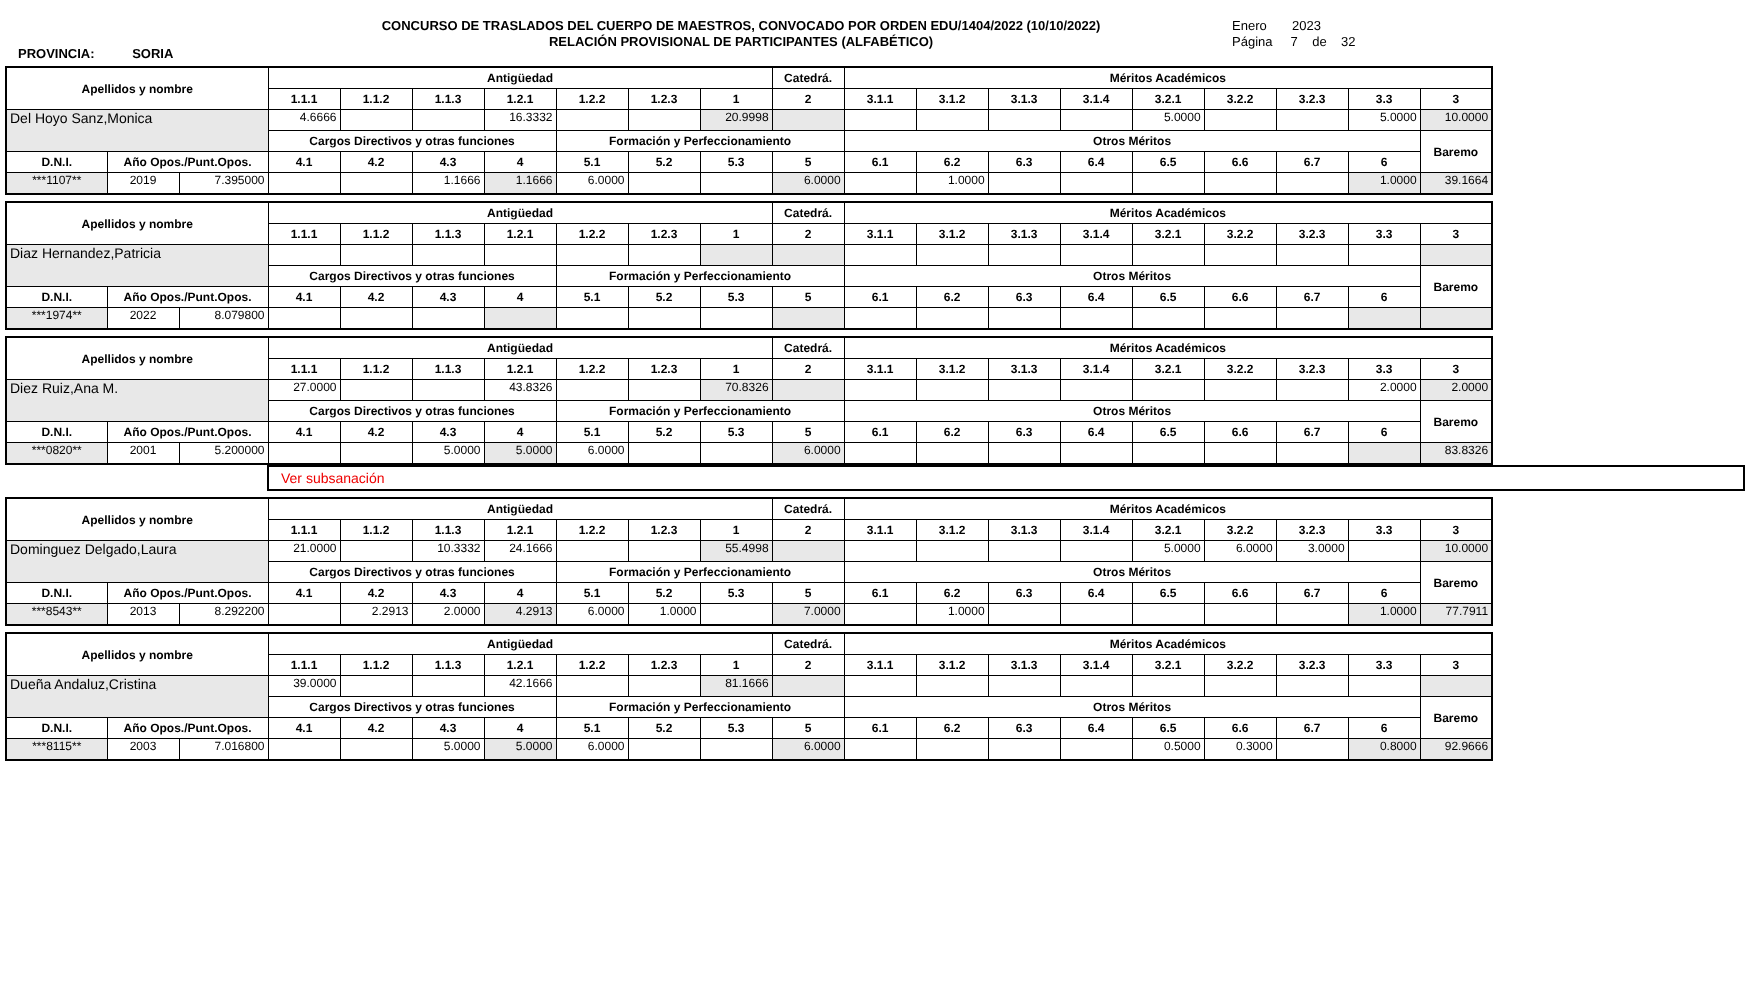PROVINCIA: SORIA
CONCURSO DE TRASLADOS DEL CUERPO DE MAESTROS, CONVOCADO POR ORDEN EDU/1404/2022 (10/10/2022)
RELACIÓN PROVISIONAL DE PARTICIPANTES (ALFABÉTICO)
Enero 2023
Página 7 de 32
| Apellidos y nombre | | | Antigüedad | | | | | | | Catedrá. | Méritos Académicos | | | | | | | | |
| --- | --- | --- | --- | --- | --- | --- | --- | --- | --- | --- | --- | --- | --- | --- | --- | --- | --- | --- | --- |
| | | | 1.1.1 | 1.1.2 | 1.1.3 | 1.2.1 | 1.2.2 | 1.2.3 | 1 | 2 | 3.1.1 | 3.1.2 | 3.1.3 | 3.1.4 | 3.2.1 | 3.2.2 | 3.2.3 | 3.3 | 3 |
| Del Hoyo Sanz,Monica | | | 4.6666 | | | 16.3332 | | | 20.9998 | | | | | | 5.0000 | | | 5.0000 | 10.0000 |
| | | | Cargos Directivos y otras funciones | | | | Formación y Perfeccionamiento | | | | Otros Méritos | | | | | | | | Baremo |
| D.N.I. | Año Opos./Punt.Opos. | | 4.1 | 4.2 | 4.3 | 4 | 5.1 | 5.2 | 5.3 | 5 | 6.1 | 6.2 | 6.3 | 6.4 | 6.5 | 6.6 | 6.7 | 6 | |
| ***1107** | 2019 | 7.395000 | | | 1.1666 | 1.1666 | 6.0000 | | | 6.0000 | | 1.0000 | | | | | | 1.0000 | 39.1664 |
| Apellidos y nombre | | | Antigüedad | | | | | | | Catedrá. | Méritos Académicos | | | | | | | | |
| --- | --- | --- | --- | --- | --- | --- | --- | --- | --- | --- | --- | --- | --- | --- | --- | --- | --- | --- | --- |
| | | | 1.1.1 | 1.1.2 | 1.1.3 | 1.2.1 | 1.2.2 | 1.2.3 | 1 | 2 | 3.1.1 | 3.1.2 | 3.1.3 | 3.1.4 | 3.2.1 | 3.2.2 | 3.2.3 | 3.3 | 3 |
| Diaz Hernandez,Patricia | | | | | | | | | | | | | | | | | | | |
| | | | Cargos Directivos y otras funciones | | | | Formación y Perfeccionamiento | | | | Otros Méritos | | | | | | | | Baremo |
| D.N.I. | Año Opos./Punt.Opos. | | 4.1 | 4.2 | 4.3 | 4 | 5.1 | 5.2 | 5.3 | 5 | 6.1 | 6.2 | 6.3 | 6.4 | 6.5 | 6.6 | 6.7 | 6 | |
| ***1974** | 2022 | 8.079800 | | | | | | | | | | | | | | | | | |
| Apellidos y nombre | | | Antigüedad | | | | | | | Catedrá. | Méritos Académicos | | | | | | | | |
| --- | --- | --- | --- | --- | --- | --- | --- | --- | --- | --- | --- | --- | --- | --- | --- | --- | --- | --- | --- |
| | | | 1.1.1 | 1.1.2 | 1.1.3 | 1.2.1 | 1.2.2 | 1.2.3 | 1 | 2 | 3.1.1 | 3.1.2 | 3.1.3 | 3.1.4 | 3.2.1 | 3.2.2 | 3.2.3 | 3.3 | 3 |
| Diez Ruiz,Ana M. | | | 27.0000 | | | 43.8326 | | | 70.8326 | | | | | | | | | 2.0000 | 2.0000 |
| | | | Cargos Directivos y otras funciones | | | | Formación y Perfeccionamiento | | | | Otros Méritos | | | | | | | | Baremo |
| D.N.I. | Año Opos./Punt.Opos. | | 4.1 | 4.2 | 4.3 | 4 | 5.1 | 5.2 | 5.3 | 5 | 6.1 | 6.2 | 6.3 | 6.4 | 6.5 | 6.6 | 6.7 | 6 | |
| ***0820** | 2001 | 5.200000 | | | 5.0000 | 5.0000 | 6.0000 | | | 6.0000 | | | | | | | | | 83.8326 |
Ver subsanación
| Apellidos y nombre | | | Antigüedad | | | | | | | Catedrá. | Méritos Académicos | | | | | | | | |
| --- | --- | --- | --- | --- | --- | --- | --- | --- | --- | --- | --- | --- | --- | --- | --- | --- | --- | --- | --- |
| | | | 1.1.1 | 1.1.2 | 1.1.3 | 1.2.1 | 1.2.2 | 1.2.3 | 1 | 2 | 3.1.1 | 3.1.2 | 3.1.3 | 3.1.4 | 3.2.1 | 3.2.2 | 3.2.3 | 3.3 | 3 |
| Dominguez Delgado,Laura | | | 21.0000 | | 10.3332 | 24.1666 | | | 55.4998 | | | | | | 5.0000 | 6.0000 | 3.0000 | | 10.0000 |
| | | | Cargos Directivos y otras funciones | | | | Formación y Perfeccionamiento | | | | Otros Méritos | | | | | | | | Baremo |
| D.N.I. | Año Opos./Punt.Opos. | | 4.1 | 4.2 | 4.3 | 4 | 5.1 | 5.2 | 5.3 | 5 | 6.1 | 6.2 | 6.3 | 6.4 | 6.5 | 6.6 | 6.7 | 6 | |
| ***8543** | 2013 | 8.292200 | | 2.2913 | 2.0000 | 4.2913 | 6.0000 | 1.0000 | | 7.0000 | | 1.0000 | | | | | | 1.0000 | 77.7911 |
| Apellidos y nombre | | | Antigüedad | | | | | | | Catedrá. | Méritos Académicos | | | | | | | | |
| --- | --- | --- | --- | --- | --- | --- | --- | --- | --- | --- | --- | --- | --- | --- | --- | --- | --- | --- | --- |
| | | | 1.1.1 | 1.1.2 | 1.1.3 | 1.2.1 | 1.2.2 | 1.2.3 | 1 | 2 | 3.1.1 | 3.1.2 | 3.1.3 | 3.1.4 | 3.2.1 | 3.2.2 | 3.2.3 | 3.3 | 3 |
| Dueña Andaluz,Cristina | | | 39.0000 | | | 42.1666 | | | 81.1666 | | | | | | | | | | |
| | | | Cargos Directivos y otras funciones | | | | Formación y Perfeccionamiento | | | | Otros Méritos | | | | | | | | Baremo |
| D.N.I. | Año Opos./Punt.Opos. | | 4.1 | 4.2 | 4.3 | 4 | 5.1 | 5.2 | 5.3 | 5 | 6.1 | 6.2 | 6.3 | 6.4 | 6.5 | 6.6 | 6.7 | 6 | |
| ***8115** | 2003 | 7.016800 | | | 5.0000 | 5.0000 | 6.0000 | | | 6.0000 | | | | | 0.5000 | 0.3000 | | 0.8000 | 92.9666 |